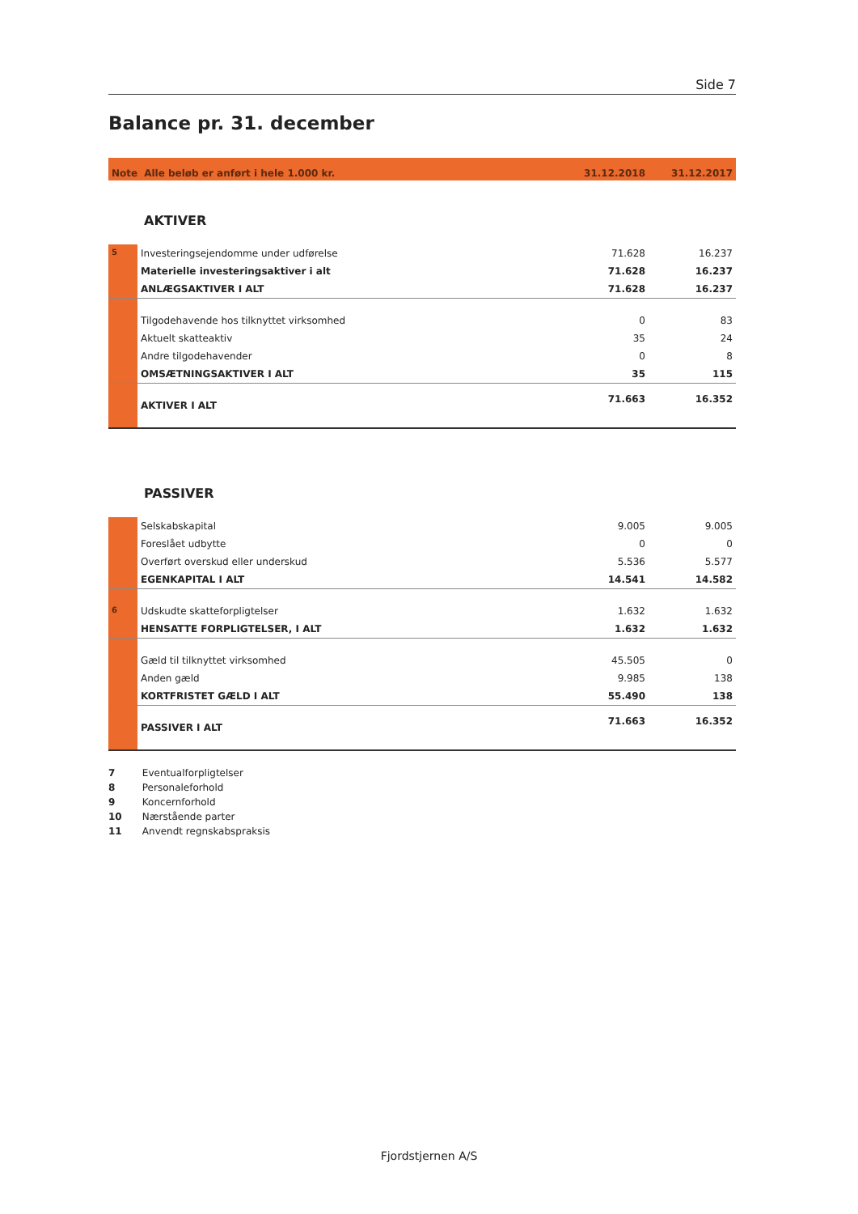Side 7
Balance pr. 31. december
| Note | Alle beløb er anført i hele 1.000 kr. | 31.12.2018 | 31.12.2017 |
AKTIVER
| 5 | Investeringsejendomme under udførelse | 71.628 | 16.237 |
| | Materielle investeringsaktiver i alt | 71.628 | 16.237 |
| | ANLÆGSAKTIVER I ALT | 71.628 | 16.237 |
| | Tilgodehavende hos tilknyttet virksomhed | 0 | 83 |
| | Aktuelt skatteaktiv | 35 | 24 |
| | Andre tilgodehavender | 0 | 8 |
| | OMSÆTNINGSAKTIVER I ALT | 35 | 115 |
| | AKTIVER I ALT | 71.663 | 16.352 |
PASSIVER
| | Selskabskapital | 9.005 | 9.005 |
| | Foreslået udbytte | 0 | 0 |
| | Overført overskud eller underskud | 5.536 | 5.577 |
| | EGENKAPITAL I ALT | 14.541 | 14.582 |
| 6 | Udskudte skatteforpligtelser | 1.632 | 1.632 |
| | HENSATTE FORPLIGTELSER, I ALT | 1.632 | 1.632 |
| | Gæld til tilknyttet virksomhed | 45.505 | 0 |
| | Anden gæld | 9.985 | 138 |
| | KORTFRISTET GÆLD I ALT | 55.490 | 138 |
| | PASSIVER I ALT | 71.663 | 16.352 |
7 Eventualforpligtelser
8 Personaleforhold
9 Koncernforhold
10 Nærstående parter
11 Anvendt regnskabspraksis
Fjordstjernen A/S